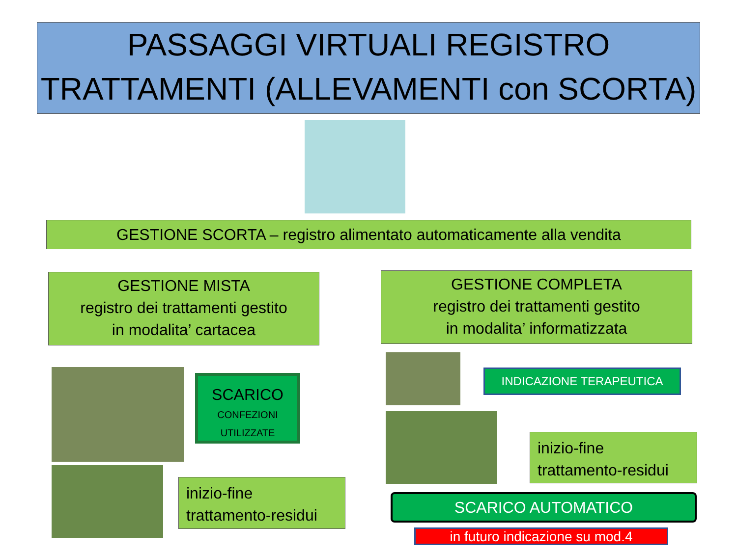PASSAGGI VIRTUALI REGISTRO TRATTAMENTI (ALLEVAMENTI con SCORTA)
GESTIONE SCORTA – registro alimentato automaticamente alla vendita
GESTIONE MISTA
registro dei trattamenti gestito
in modalita’ cartacea
GESTIONE COMPLETA
registro dei trattamenti gestito
in modalita’ informatizzata
SCARICO
CONFEZIONI
UTILIZZATE
inizio-fine
trattamento-residui
INDICAZIONE TERAPEUTICA
inizio-fine
trattamento-residui
SCARICO AUTOMATICO
in futuro indicazione su mod.4